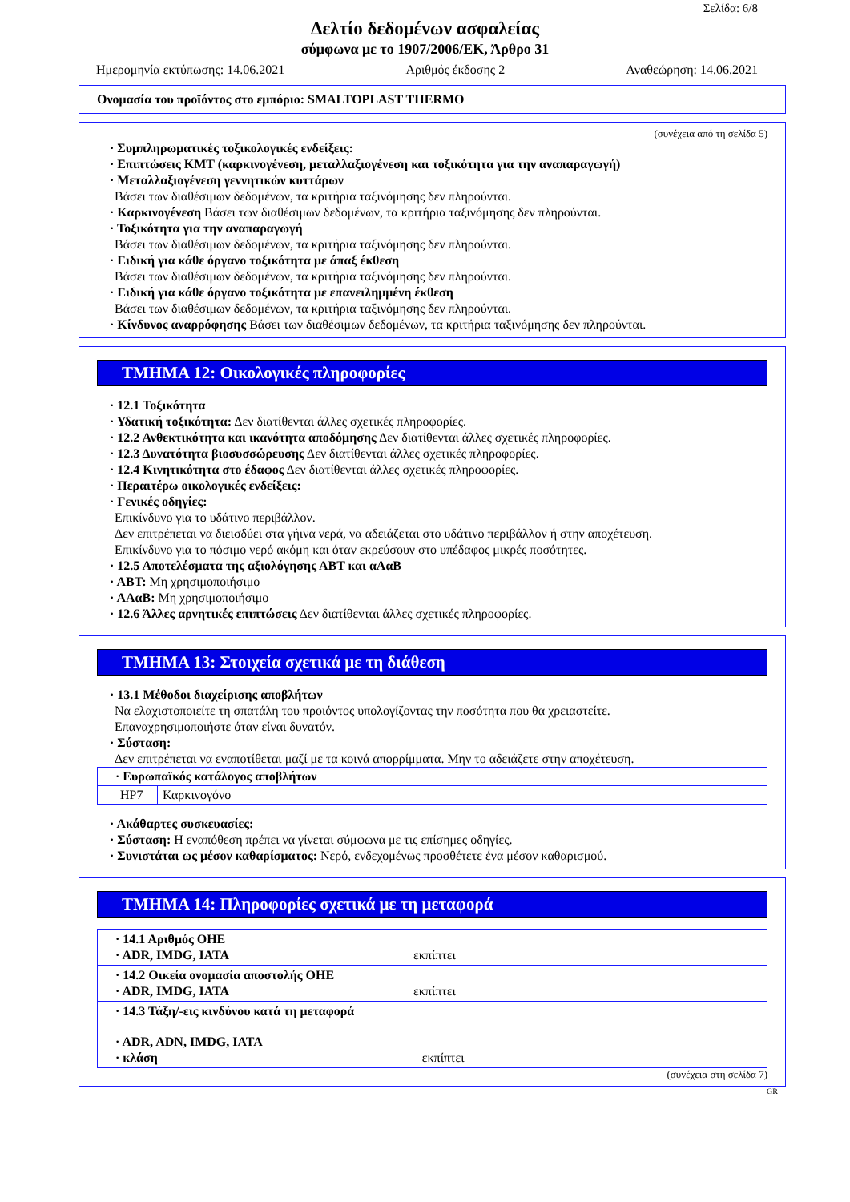Σελίδα: 6/8
Δελτίο δεδομένων ασφαλείας
σύμφωνα με το 1907/2006/ΕΚ, Άρθρο 31
Ημερομηνία εκτύπωσης: 14.06.2021 Αριθμός έκδοσης 2 Αναθεώρηση: 14.06.2021
Ονομασία του προϊόντος στο εμπόριο: SMALTOPLAST THERMO
(συνέχεια από τη σελίδα 5)
· Συμπληρωματικές τοξικολογικές ενδείξεις:
· Επιπτώσεις ΚΜΤ (καρκινογένεση, μεταλλαξιογένεση και τοξικότητα για την αναπαραγωγή)
· Μεταλλαξιογένεση γεννητικών κυττάρων
Βάσει των διαθέσιμων δεδομένων, τα κριτήρια ταξινόμησης δεν πληρούνται.
· Καρκινογένεση Βάσει των διαθέσιμων δεδομένων, τα κριτήρια ταξινόμησης δεν πληρούνται.
· Τοξικότητα για την αναπαραγωγή
Βάσει των διαθέσιμων δεδομένων, τα κριτήρια ταξινόμησης δεν πληρούνται.
· Ειδική για κάθε όργανο τοξικότητα με άπαξ έκθεση
Βάσει των διαθέσιμων δεδομένων, τα κριτήρια ταξινόμησης δεν πληρούνται.
· Ειδική για κάθε όργανο τοξικότητα με επανειλημμένη έκθεση
Βάσει των διαθέσιμων δεδομένων, τα κριτήρια ταξινόμησης δεν πληρούνται.
· Κίνδυνος αναρρόφησης Βάσει των διαθέσιμων δεδομένων, τα κριτήρια ταξινόμησης δεν πληρούνται.
ΤΜΗΜΑ 12: Οικολογικές πληροφορίες
· 12.1 Τοξικότητα
· Υδατική τοξικότητα: Δεν διατίθενται άλλες σχετικές πληροφορίες.
· 12.2 Ανθεκτικότητα και ικανότητα αποδόμησης Δεν διατίθενται άλλες σχετικές πληροφορίες.
· 12.3 Δυνατότητα βιοσυσσώρευσης Δεν διατίθενται άλλες σχετικές πληροφορίες.
· 12.4 Κινητικότητα στο έδαφος Δεν διατίθενται άλλες σχετικές πληροφορίες.
· Περαιτέρω οικολογικές ενδείξεις:
· Γενικές οδηγίες:
Επικίνδυνο για το υδάτινο περιβάλλον.
Δεν επιτρέπεται να διεισδύει στα γήινα νερά, να αδειάζεται στο υδάτινο περιβάλλον ή στην αποχέτευση.
Επικίνδυνο για το πόσιμο νερό ακόμη και όταν εκρεύσουν στο υπέδαφος μικρές ποσότητες.
· 12.5 Αποτελέσματα της αξιολόγησης ΑΒΤ και αΑαΒ
· ΑΒΤ: Μη χρησιμοποιήσιμο
· ΑΑαΒ: Μη χρησιμοποιήσιμο
· 12.6 Άλλες αρνητικές επιπτώσεις Δεν διατίθενται άλλες σχετικές πληροφορίες.
ΤΜΗΜΑ 13: Στοιχεία σχετικά με τη διάθεση
· 13.1 Μέθοδοι διαχείρισης αποβλήτων
Να ελαχιστοποιείτε τη σπατάλη του προιόντος υπολογίζοντας την ποσότητα που θα χρειαστείτε.
Επαναχρησιμοποιήστε όταν είναι δυνατόν.
· Σύσταση:
Δεν επιτρέπεται να εναποτίθεται μαζί με τα κοινά απορρίμματα. Μην το αδειάζετε στην αποχέτευση.
| · Ευρωπαϊκός κατάλογος αποβλήτων | |
| HP7 | Καρκινογόνο |
· Ακάθαρτες συσκευασίες:
· Σύσταση: Η εναπόθεση πρέπει να γίνεται σύμφωνα με τις επίσημες οδηγίες.
· Συνιστάται ως μέσον καθαρίσματος: Νερό, ενδεχομένως προσθέτετε ένα μέσον καθαρισμού.
ΤΜΗΜΑ 14: Πληροφορίες σχετικά με τη μεταφορά
| · 14.1 Αριθμός ΟΗΕ · ADR, IMDG, IATA εκπίπτει |
| · 14.2 Οικεία ονομασία αποστολής ΟΗΕ · ADR, IMDG, IATA εκπίπτει |
| · 14.3 Τάξη/-εις κινδύνου κατά τη μεταφορά · ADR, ADN, IMDG, IATA · κλάση εκπίπτει |
(συνέχεια στη σελίδα 7)
GR